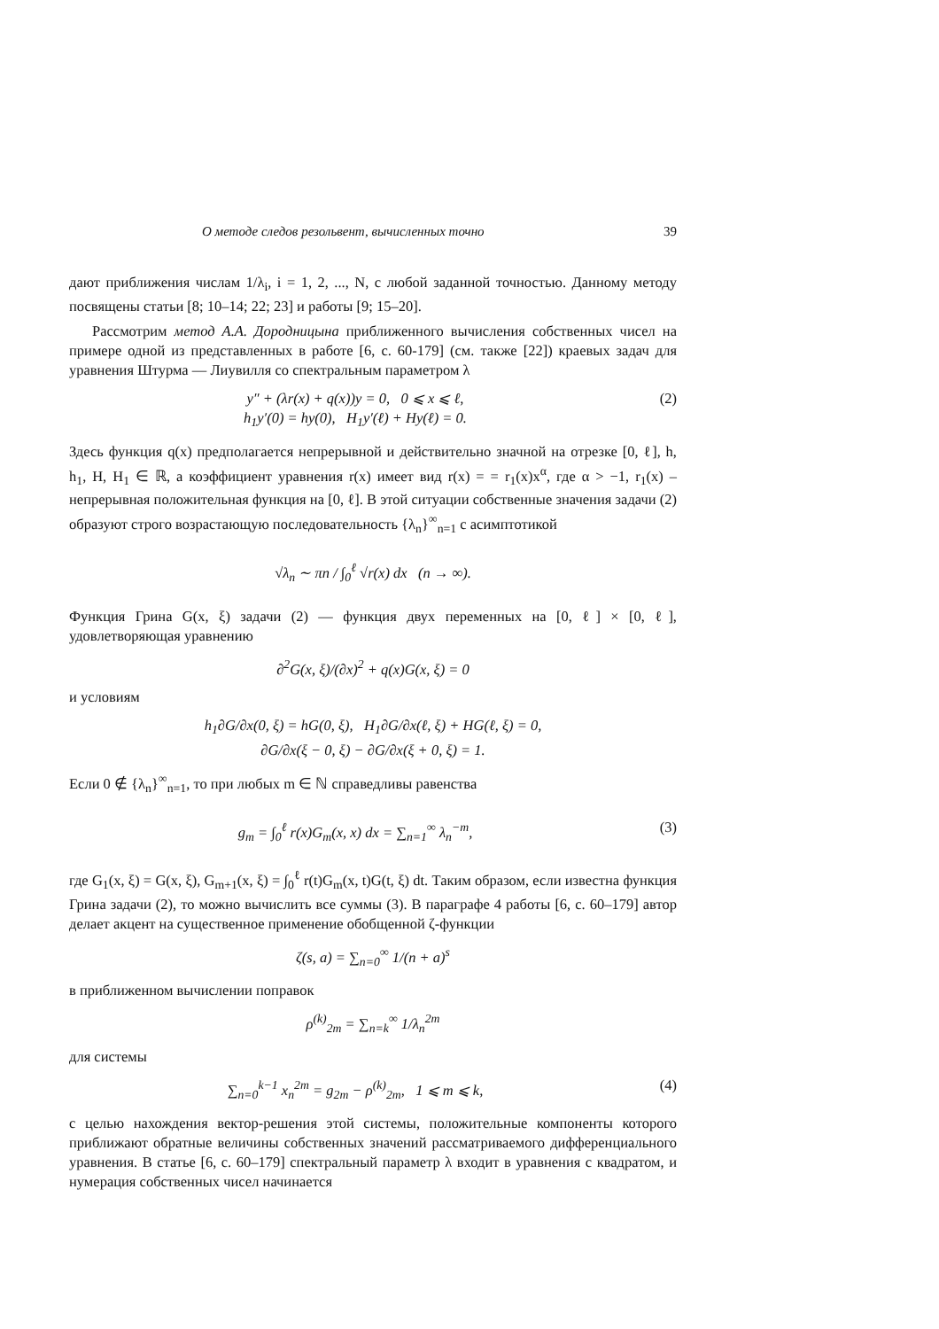О методе следов резольвент, вычисленных точно 39
дают приближения числам 1/λ<sub>i</sub>, i = 1, 2, ..., N, с любой заданной точностью. Данному методу посвящены статьи [8; 10–14; 22; 23] и работы [9; 15–20].
Рассмотрим метод А.А. Дородницына приближенного вычисления собственных чисел на примере одной из представленных в работе [6, с. 60-179] (см. также [22]) краевых задач для уравнения Штурма — Лиувилля со спектральным параметром λ
y″ + (λr(x) + q(x))y = 0, 0 ⩽ x ⩽ ℓ,
h<sub>1</sub>y′(0) = hy(0), H<sub>1</sub>y′(ℓ) + Hy(ℓ) = 0.
(2)
Здесь функция q(x) предполагается непрерывной и действительно значной на отрезке [0, ℓ], h, h<sub>1</sub>, H, H<sub>1</sub> ∈ ℝ, а коэффициент уравнения r(x) имеет вид r(x) = = r<sub>1</sub>(x)x<sup>α</sup>, где α > −1, r<sub>1</sub>(x) – непрерывная положительная функция на [0, ℓ]. В этой ситуации собственные значения задачи (2) образуют строго возрастающую последовательность {λ<sub>n</sub>}<sup>∞</sup><sub>n=1</sub> с асимптотикой
√λ<sub>n</sub> ∼ πn / ∫<sub>0</sub><sup>ℓ</sup> √r(x) dx (n → ∞).
Функция Грина G(x, ξ) задачи (2) — функция двух переменных на [0, ℓ] × [0, ℓ], удовлетворяющая уравнению
∂<sup>2</sup>G(x, ξ)/(∂x)<sup>2</sup> + q(x)G(x, ξ) = 0
и условиям
h<sub>1</sub>∂G/∂x(0, ξ) = hG(0, ξ), H<sub>1</sub>∂G/∂x(ℓ, ξ) + HG(ℓ, ξ) = 0,
∂G/∂x(ξ − 0, ξ) − ∂G/∂x(ξ + 0, ξ) = 1.
Если 0 ∉ {λ<sub>n</sub>}<sup>∞</sup><sub>n=1</sub>, то при любых m ∈ ℕ справедливы равенства
g<sub>m</sub> = ∫<sub>0</sub><sup>ℓ</sup> r(x)G<sub>m</sub>(x, x) dx = ∑<sub>n=1</sub><sup>∞</sup> λ<sub>n</sub><sup>−m</sup>,
(3)
где G<sub>1</sub>(x, ξ) = G(x, ξ), G<sub>m+1</sub>(x, ξ) = ∫<sub>0</sub><sup>ℓ</sup> r(t)G<sub>m</sub>(x, t)G(t, ξ) dt. Таким образом, если известна функция Грина задачи (2), то можно вычислить все суммы (3). В параграфе 4 работы [6, с. 60–179] автор делает акцент на существенное применение обобщенной ζ-функции
ζ(s, a) = ∑<sub>n=0</sub><sup>∞</sup> 1/(n + a)<sup>s</sup>
в приближенном вычислении поправок
ρ<sup>(k)</sup><sub>2m</sub> = ∑<sub>n=k</sub><sup>∞</sup> 1/λ<sub>n</sub><sup>2m</sup>
для системы
∑<sub>n=0</sub><sup>k−1</sup> x<sub>n</sub><sup>2m</sup> = g<sub>2m</sub> − ρ<sup>(k)</sup><sub>2m</sub>, 1 ⩽ m ⩽ k,
(4)
с целью нахождения вектор-решения этой системы, положительные компоненты которого приближают обратные величины собственных значений рассматриваемого дифференциального уравнения. В статье [6, с. 60–179] спектральный параметр λ входит в уравнения с квадратом, и нумерация собственных чисел начинается